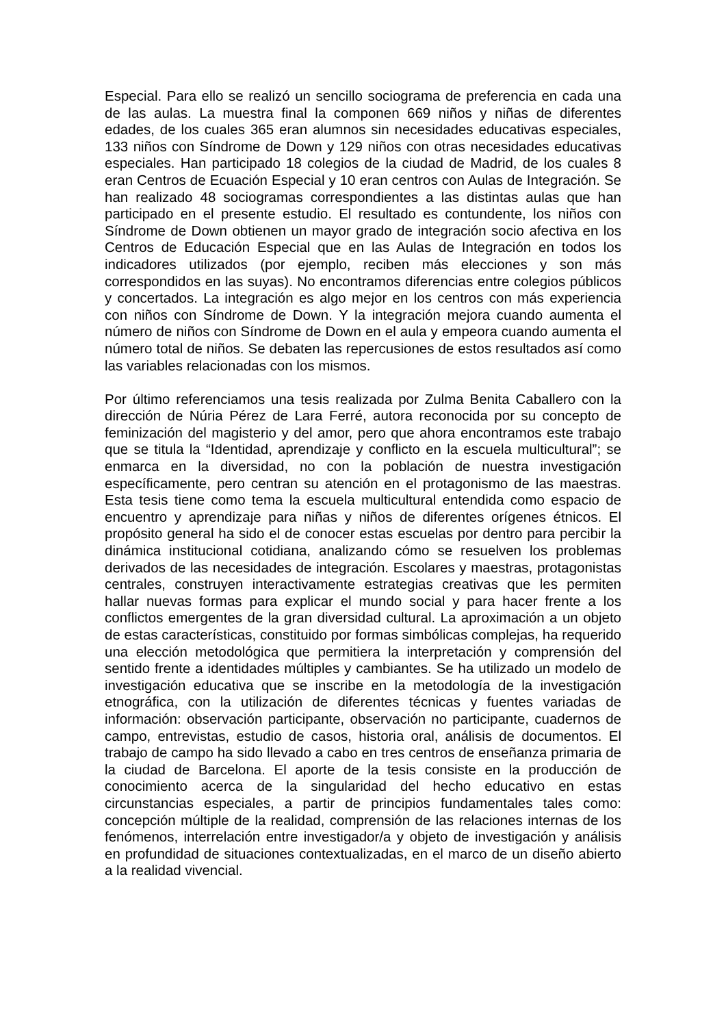Especial. Para ello se realizó un sencillo sociograma de preferencia en cada una de las aulas. La muestra final la componen 669 niños y niñas de diferentes edades, de los cuales 365 eran alumnos sin necesidades educativas especiales, 133 niños con Síndrome de Down y 129 niños con otras necesidades educativas especiales. Han participado 18 colegios de la ciudad de Madrid, de los cuales 8 eran Centros de Ecuación Especial y 10 eran centros con Aulas de Integración. Se han realizado 48 sociogramas correspondientes a las distintas aulas que han participado en el presente estudio. El resultado es contundente, los niños con Síndrome de Down obtienen un mayor grado de integración socio afectiva en los Centros de Educación Especial que en las Aulas de Integración en todos los indicadores utilizados (por ejemplo, reciben más elecciones y son más correspondidos en las suyas). No encontramos diferencias entre colegios públicos y concertados. La integración es algo mejor en los centros con más experiencia con niños con Síndrome de Down. Y la integración mejora cuando aumenta el número de niños con Síndrome de Down en el aula y empeora cuando aumenta el número total de niños. Se debaten las repercusiones de estos resultados así como las variables relacionadas con los mismos.
Por último referenciamos una tesis realizada por Zulma Benita Caballero con la dirección de Núria Pérez de Lara Ferré, autora reconocida por su concepto de feminización del magisterio y del amor, pero que ahora encontramos este trabajo que se titula la “Identidad, aprendizaje y conflicto en la escuela multicultural”; se enmarca en la diversidad, no con la población de nuestra investigación específicamente, pero centran su atención en el protagonismo de las maestras. Esta tesis tiene como tema la escuela multicultural entendida como espacio de encuentro y aprendizaje para niñas y niños de diferentes orígenes étnicos. El propósito general ha sido el de conocer estas escuelas por dentro para percibir la dinámica institucional cotidiana, analizando cómo se resuelven los problemas derivados de las necesidades de integración. Escolares y maestras, protagonistas centrales, construyen interactivamente estrategias creativas que les permiten hallar nuevas formas para explicar el mundo social y para hacer frente a los conflictos emergentes de la gran diversidad cultural. La aproximación a un objeto de estas características, constituido por formas simbólicas complejas, ha requerido una elección metodológica que permitiera la interpretación y comprensión del sentido frente a identidades múltiples y cambiantes. Se ha utilizado un modelo de investigación educativa que se inscribe en la metodología de la investigación etnográfica, con la utilización de diferentes técnicas y fuentes variadas de información: observación participante, observación no participante, cuadernos de campo, entrevistas, estudio de casos, historia oral, análisis de documentos. El trabajo de campo ha sido llevado a cabo en tres centros de enseñanza primaria de la ciudad de Barcelona. El aporte de la tesis consiste en la producción de conocimiento acerca de la singularidad del hecho educativo en estas circunstancias especiales, a partir de principios fundamentales tales como: concepción múltiple de la realidad, comprensión de las relaciones internas de los fenómenos, interrelación entre investigador/a y objeto de investigación y análisis en profundidad de situaciones contextualizadas, en el marco de un diseño abierto a la realidad vivencial.